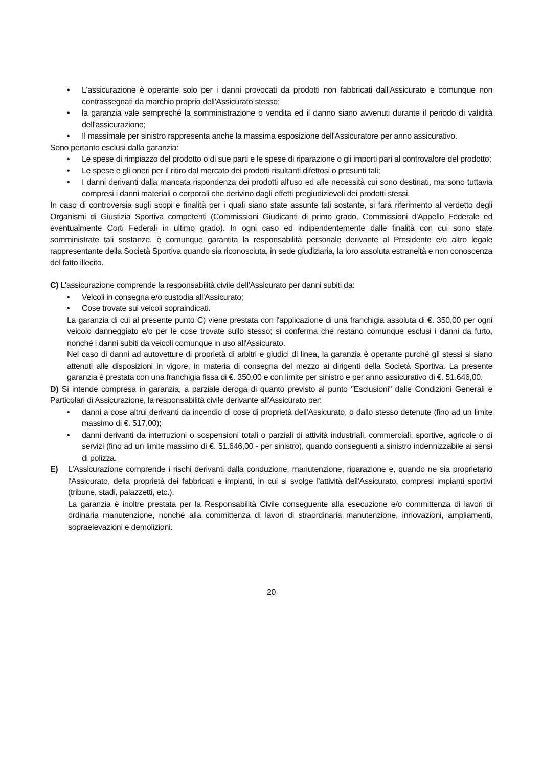• L'assicurazione è operante solo per i danni provocati da prodotti non fabbricati dall'Assicurato e comunque non contrassegnati da marchio proprio dell'Assicurato stesso;
• la garanzia vale sempreché la somministrazione o vendita ed il danno siano avvenuti durante il periodo di validità dell'assicurazione;
• Il massimale per sinistro rappresenta anche la massima esposizione dell'Assicuratore per anno assicurativo.
Sono pertanto esclusi dalla garanzia:
• Le spese di rimpiazzo del prodotto o di sue parti e le spese di riparazione o gli importi pari al controvalore del prodotto;
• Le spese e gli oneri per il ritiro dal mercato dei prodotti risultanti difettosi o presunti tali;
• I danni derivanti dalla mancata rispondenza dei prodotti all'uso ed alle necessità cui sono destinati, ma sono tuttavia compresi i danni materiali o corporali che derivino dagli effetti pregiudizievoli dei prodotti stessi.
In caso di controversia sugli scopi e finalità per i quali siano state assunte tali sostante, si farà riferimento al verdetto degli Organismi di Giustizia Sportiva competenti (Commissioni Giudicanti di primo grado, Commissioni d'Appello Federale ed eventualmente Corti Federali in ultimo grado). In ogni caso ed indipendentemente dalle finalità con cui sono state somministrate tali sostanze, è comunque garantita la responsabilità personale derivante al Presidente e/o altro legale rappresentante della Società Sportiva quando sia riconosciuta, in sede giudiziaria, la loro assoluta estraneità e non conoscenza del fatto illecito.
C) L'assicurazione comprende la responsabilità civile dell'Assicurato per danni subiti da:
• Veicoli in consegna e/o custodia all'Assicurato;
• Cose trovate sui veicoli sopraindicati.
La garanzia di cui al presente punto C) viene prestata con l'applicazione di una franchigia assoluta di €. 350,00 per ogni veicolo danneggiato e/o per le cose trovate sullo stesso; si conferma che restano comunque esclusi i danni da furto, nonché i danni subiti da veicoli comunque in uso all'Assicurato.
Nel caso di danni ad autovetture di proprietà di arbitri e giudici di linea, la garanzia è operante purché gli stessi si siano attenuti alle disposizioni in vigore, in materia di consegna del mezzo ai dirigenti della Società Sportiva. La presente garanzia è prestata con una franchigia fissa di €. 350,00 e con limite per sinistro e per anno assicurativo di €. 51.646,00.
D) Si intende compresa in garanzia, a parziale deroga di quanto previsto al punto "Esclusioni" dalle Condizioni Generali e Particolari di Assicurazione, la responsabilità civile derivante all'Assicurato per:
• danni a cose altrui derivanti da incendio di cose di proprietà dell'Assicurato, o dallo stesso detenute (fino ad un limite massimo di €. 517,00);
• danni derivanti da interruzioni o sospensioni totali o parziali di attività industriali, commerciali, sportive, agricole o di servizi (fino ad un limite massimo di €. 51.646,00 - per sinistro), quando conseguenti a sinistro indennizzabile ai sensi di polizza.
E) L'Assicurazione comprende i rischi derivanti dalla conduzione, manutenzione, riparazione e, quando ne sia proprietario l'Assicurato, della proprietà dei fabbricati e impianti, in cui si svolge l'attività dell'Assicurato, compresi impianti sportivi (tribune, stadi, palazzetti, etc.).
La garanzia è inoltre prestata per la Responsabilità Civile conseguente alla esecuzione e/o committenza di lavori di ordinaria manutenzione, nonché alla committenza di lavori di straordinaria manutenzione, innovazioni, ampliamenti, sopraelevazioni e demolizioni.
20